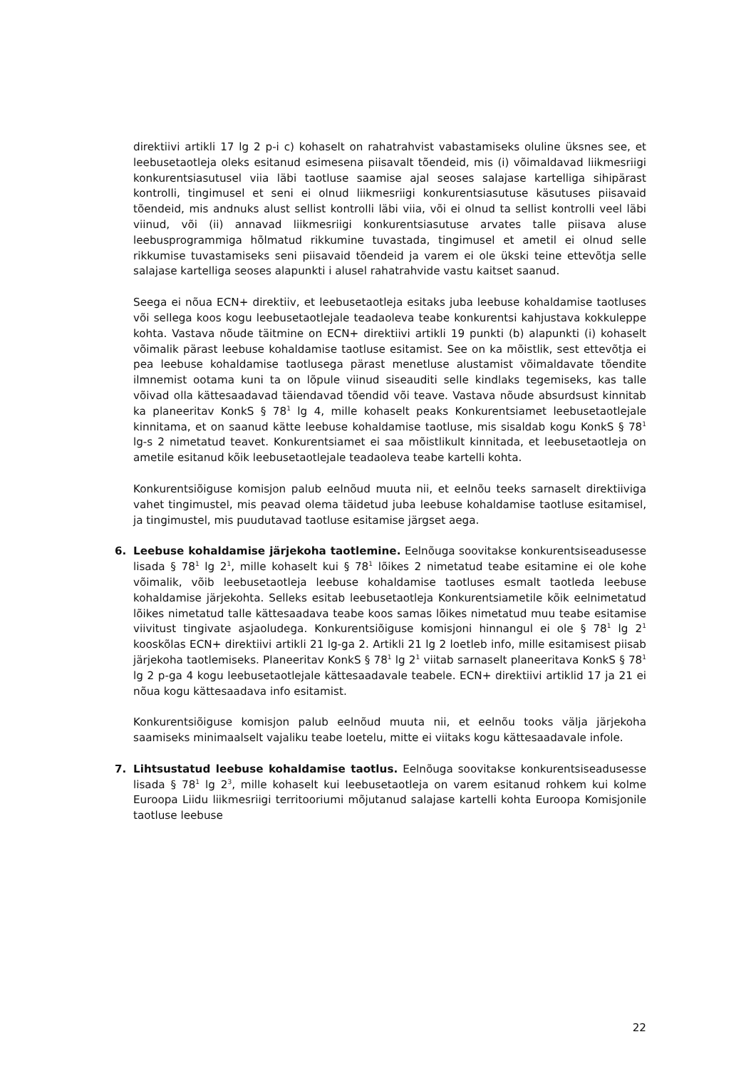direktiivi artikli 17 lg 2 p-i c) kohaselt on rahatrahvist vabastamiseks oluline üksnes see, et leebusetaotleja oleks esitanud esimesena piisavalt tõendeid, mis (i) võimaldavad liikmesriigi konkurentsiasutusel viia läbi taotluse saamise ajal seoses salajase kartelliga sihipärast kontrolli, tingimusel et seni ei olnud liikmesriigi konkurentsiasutuse käsutuses piisavaid tõendeid, mis andnuks alust sellist kontrolli läbi viia, või ei olnud ta sellist kontrolli veel läbi viinud, või (ii) annavad liikmesriigi konkurentsiasutuse arvates talle piisava aluse leebusprogrammiga hõlmatud rikkumine tuvastada, tingimusel et ametil ei olnud selle rikkumise tuvastamiseks seni piisavaid tõendeid ja varem ei ole ükski teine ettevõtja selle salajase kartelliga seoses alapunkti i alusel rahatrahvide vastu kaitset saanud.
Seega ei nõua ECN+ direktiiv, et leebusetaotleja esitaks juba leebuse kohaldamise taotluses või sellega koos kogu leebusetaotlejale teadaoleva teabe konkurentsi kahjustava kokkuleppe kohta. Vastava nõude täitmine on ECN+ direktiivi artikli 19 punkti (b) alapunkti (i) kohaselt võimalik pärast leebuse kohaldamise taotluse esitamist. See on ka mõistlik, sest ettevõtja ei pea leebuse kohaldamise taotlusega pärast menetluse alustamist võimaldavate tõendite ilmnemist ootama kuni ta on lõpule viinud siseauditi selle kindlaks tegemiseks, kas talle võivad olla kättesaadavad täiendavad tõendid või teave. Vastava nõude absurdsust kinnitab ka planeeritav KonkS § 78<sup>1</sup> lg 4, mille kohaselt peaks Konkurentsiamet leebusetaotlejale kinnitama, et on saanud kätte leebuse kohaldamise taotluse, mis sisaldab kogu KonkS § 78<sup>1</sup> lg-s 2 nimetatud teavet. Konkurentsiamet ei saa mõistlikult kinnitada, et leebusetaotleja on ametile esitanud kõik leebusetaotlejale teadaoleva teabe kartelli kohta.
Konkurentsiõiguse komisjon palub eelnõud muuta nii, et eelnõu teeks sarnaselt direktiiviga vahet tingimustel, mis peavad olema täidetud juba leebuse kohaldamise taotluse esitamisel, ja tingimustel, mis puudutavad taotluse esitamise järgset aega.
6. Leebuse kohaldamise järjekoha taotlemine. Eelnõuga soovitakse konkurentsiseadusesse lisada § 78<sup>1</sup> lg 2<sup>1</sup>, mille kohaselt kui § 78<sup>1</sup> lõikes 2 nimetatud teabe esitamine ei ole kohe võimalik, võib leebusetaotleja leebuse kohaldamise taotluses esmalt taotleda leebuse kohaldamise järjekohta. Selleks esitab leebusetaotleja Konkurentsiametile kõik eelnimetatud lõikes nimetatud talle kättesaadava teabe koos samas lõikes nimetatud muu teabe esitamise viivitust tingivate asjaoludega. Konkurentsiõiguse komisjoni hinnangul ei ole § 78<sup>1</sup> lg 2<sup>1</sup> kooskõlas ECN+ direktiivi artikli 21 lg-ga 2. Artikli 21 lg 2 loetleb info, mille esitamisest piisab järjekoha taotlemiseks. Planeeritav KonkS § 78<sup>1</sup> lg 2<sup>1</sup> viitab sarnaselt planeeritava KonkS § 78<sup>1</sup> lg 2 p-ga 4 kogu leebusetaotlejale kättesaadavale teabele. ECN+ direktiivi artiklid 17 ja 21 ei nõua kogu kättesaadava info esitamist.
Konkurentsiõiguse komisjon palub eelnõud muuta nii, et eelnõu tooks välja järjekoha saamiseks minimaalselt vajaliku teabe loetelu, mitte ei viitaks kogu kättesaadavale infole.
7. Lihtsustatud leebuse kohaldamise taotlus. Eelnõuga soovitakse konkurentsiseadusesse lisada § 78<sup>1</sup> lg 2<sup>3</sup>, mille kohaselt kui leebusetaotleja on varem esitanud rohkem kui kolme Euroopa Liidu liikmesriigi territooriumi mõjutanud salajase kartelli kohta Euroopa Komisjonile taotluse leebuse
22